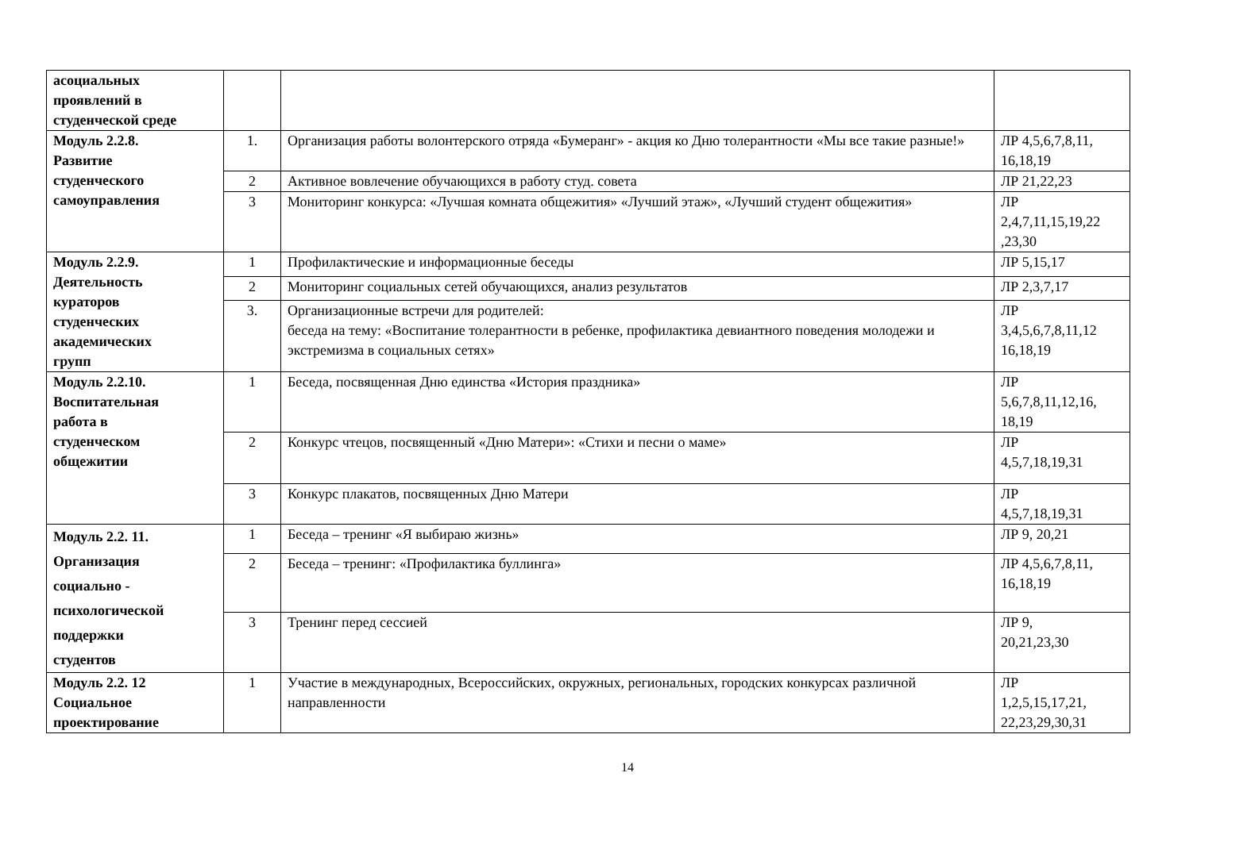| асоциальных проявлений в студенческой среде | | | |
| Модуль 2.2.8. Развитие студенческого самоуправления | 1. | Организация работы волонтерского отряда «Бумеранг» - акция ко Дню толерантности «Мы все такие разные!» | ЛР 4,5,6,7,8,11, 16,18,19 |
| | 2 | Активное вовлечение обучающихся в работу студ. совета | ЛР 21,22,23 |
| | 3 | Мониторинг конкурса: «Лучшая комната общежития» «Лучший этаж», «Лучший студент общежития» | ЛР 2,4,7,11,15,19,22 ,23,30 |
| Модуль 2.2.9. Деятельность кураторов студенческих академических групп | 1 | Профилактические и информационные беседы | ЛР 5,15,17 |
| | 2 | Мониторинг социальных сетей обучающихся, анализ результатов | ЛР 2,3,7,17 |
| | 3. | Организационные встречи для родителей: беседа на тему: «Воспитание толерантности в ребенке, профилактика девиантного поведения молодежи и экстремизма в социальных сетях» | ЛР 3,4,5,6,7,8,11,12 16,18,19 |
| Модуль 2.2.10. Воспитательная работа в студенческом общежитии | 1 | Беседа, посвященная Дню единства «История праздника» | ЛР 5,6,7,8,11,12,16, 18,19 |
| | 2 | Конкурс чтецов, посвященный «Дню Матери»: «Стихи и песни о маме» | ЛР 4,5,7,18,19,31 |
| | 3 | Конкурс плакатов, посвященных Дню Матери | ЛР 4,5,7,18,19,31 |
| Модуль 2.2. 11. Организация социально - психологической поддержки студентов | 1 | Беседа – тренинг «Я выбираю жизнь» | ЛР 9, 20,21 |
| | 2 | Беседа – тренинг: «Профилактика буллинга» | ЛР 4,5,6,7,8,11, 16,18,19 |
| | 3 | Тренинг перед сессией | ЛР 9, 20,21,23,30 |
| Модуль 2.2. 12 Социальное проектирование | 1 | Участие в международных, Всероссийских, окружных, региональных, городских конкурсах различной направленности | ЛР 1,2,5,15,17,21, 22,23,29,30,31 |
14